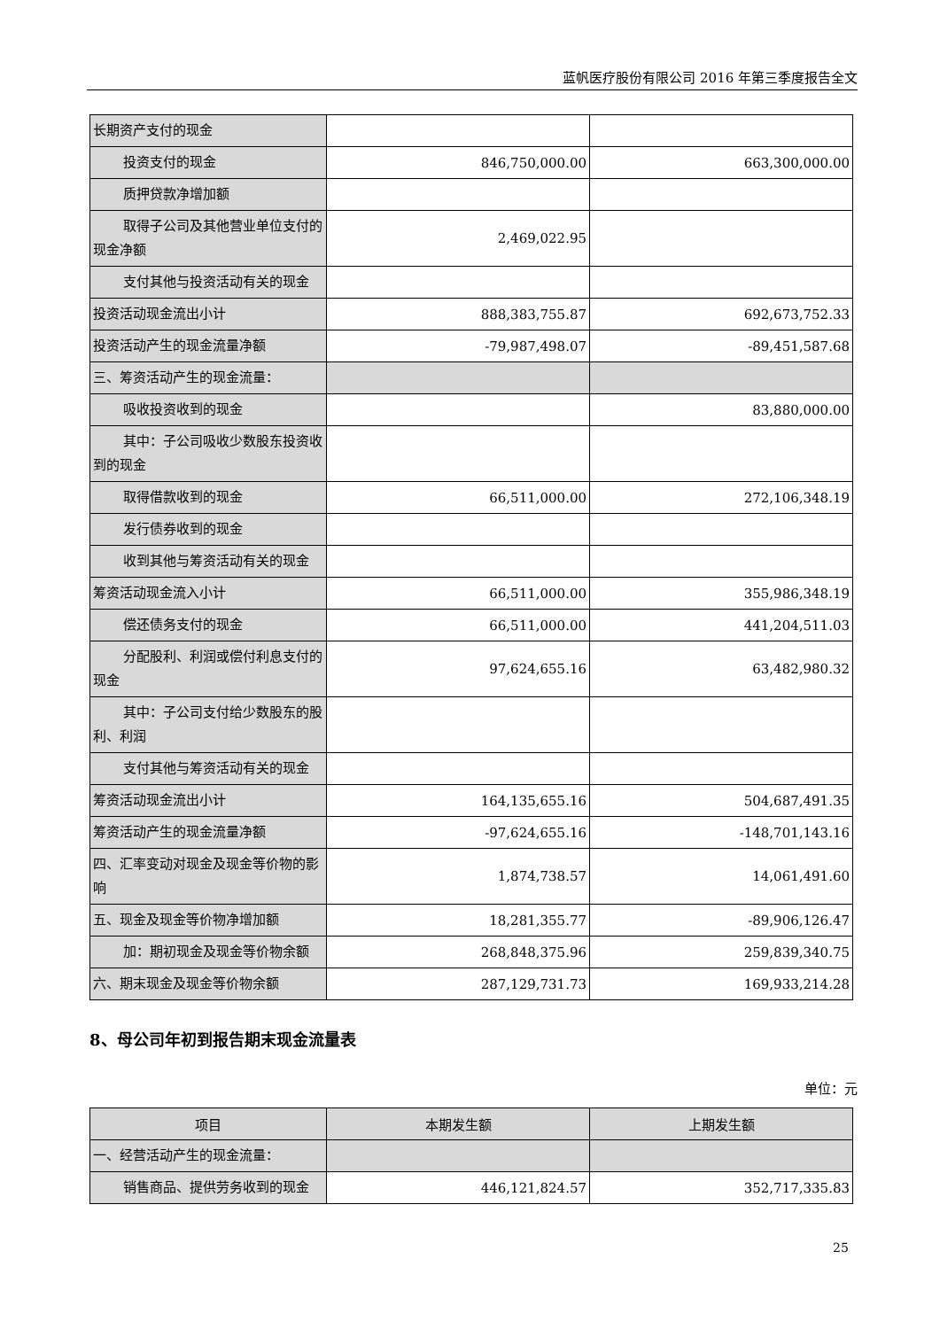蓝帆医疗股份有限公司 2016 年第三季度报告全文
| 长期资产支付的现金 | | |
| 投资支付的现金 | 846,750,000.00 | 663,300,000.00 |
| 质押贷款净增加额 | | |
| 取得子公司及其他营业单位支付 的现金净额 | 2,469,022.95 | |
| 支付其他与投资活动有关的现金 | | |
| 投资活动现金流出小计 | 888,383,755.87 | 692,673,752.33 |
| 投资活动产生的现金流量净额 | -79,987,498.07 | -89,451,587.68 |
| 三、筹资活动产生的现金流量： | | |
| 吸收投资收到的现金 | | 83,880,000.00 |
| 其中：子公司吸收少数股东投资 收到的现金 | | |
| 取得借款收到的现金 | 66,511,000.00 | 272,106,348.19 |
| 发行债券收到的现金 | | |
| 收到其他与筹资活动有关的现金 | | |
| 筹资活动现金流入小计 | 66,511,000.00 | 355,986,348.19 |
| 偿还债务支付的现金 | 66,511,000.00 | 441,204,511.03 |
| 分配股利、利润或偿付利息支付 的现金 | 97,624,655.16 | 63,482,980.32 |
| 其中：子公司支付给少数股东的 股利、利润 | | |
| 支付其他与筹资活动有关的现金 | | |
| 筹资活动现金流出小计 | 164,135,655.16 | 504,687,491.35 |
| 筹资活动产生的现金流量净额 | -97,624,655.16 | -148,701,143.16 |
| 四、汇率变动对现金及现金等价物的影响 | 1,874,738.57 | 14,061,491.60 |
| 五、现金及现金等价物净增加额 | 18,281,355.77 | -89,906,126.47 |
| 加：期初现金及现金等价物余额 | 268,848,375.96 | 259,839,340.75 |
| 六、期末现金及现金等价物余额 | 287,129,731.73 | 169,933,214.28 |
8、母公司年初到报告期末现金流量表
单位：元
| 项目 | 本期发生额 | 上期发生额 |
| --- | --- | --- |
| 一、经营活动产生的现金流量： | | |
| 销售商品、提供劳务收到的现金 | 446,121,824.57 | 352,717,335.83 |
25